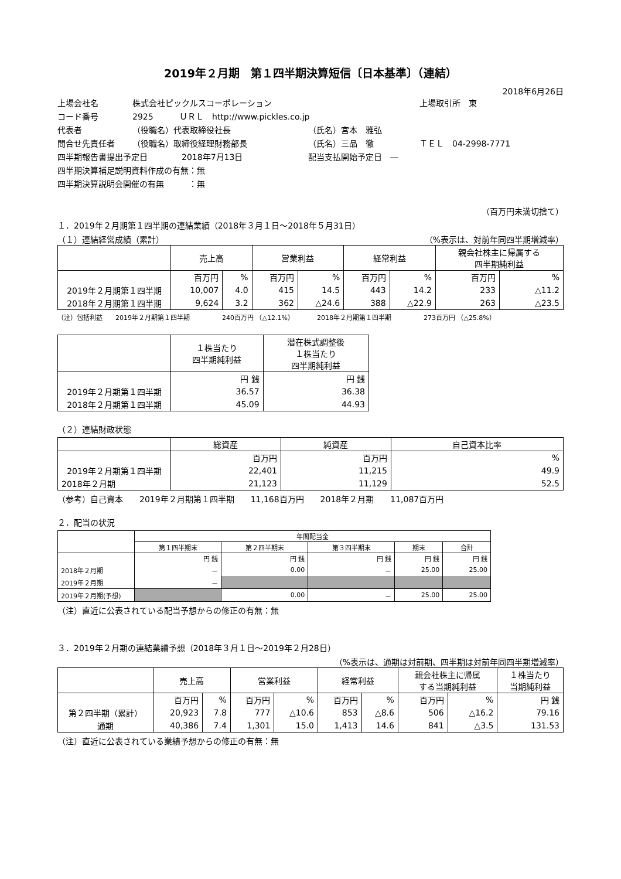2019年２月期　第１四半期決算短信〔日本基準〕（連結）
2018年6月26日
上場会社名 株式会社ピックルスコーポレーション 上場取引所　東
コード番号 2925 ＵＲＬ　http://www.pickles.co.jp
代表者 （役職名）代表取締役社長 （氏名）宮本　雅弘
問合せ先責任者 （役職名）取締役経理財務部長 （氏名）三品　徹 ＴＥＬ　04-2998-7771
四半期報告書提出予定日 2018年7月13日 配当支払開始予定日　―
四半期決算補足説明資料作成の有無：無
四半期決算説明会開催の有無　　　：無
（百万円未満切捨て）
１．2019年２月期第１四半期の連結業績（2018年３月１日～2018年５月31日）
（１）連結経営成績（累計） （%表示は、対前年同四半期増減率）
| | 売上高 | | 営業利益 | | 経常利益 | | 親会社株主に帰属する 四半期純利益 | |
| --- | --- | --- | --- | --- | --- | --- | --- | --- |
| | 百万円 | % | 百万円 | % | 百万円 | % | 百万円 | % |
| 2019年２月期第１四半期 | 10,007 | 4.0 | 415 | 14.5 | 443 | 14.2 | 233 | △11.2 |
| 2018年２月期第１四半期 | 9,624 | 3.2 | 362 | △24.6 | 388 | △22.9 | 263 | △23.5 |
（注）包括利益　　2019年２月期第１四半期　　　　　240百万円 （△12.1%）　　　　2018年２月期第１四半期　　　　　273百万円 （△25.8%）
| | １株当たり 四半期純利益 | 潜在株式調整後 １株当たり 四半期純利益 |
| --- | --- | --- |
| | 円 銭 | 円 銭 |
| 2019年２月期第１四半期 | 36.57 | 36.38 |
| 2018年２月期第１四半期 | 45.09 | 44.93 |
（２）連結財政状態
| | 総資産 | 純資産 | 自己資本比率 |
| --- | --- | --- | --- |
| | 百万円 | 百万円 | % |
| 2019年２月期第１四半期 | 22,401 | 11,215 | 49.9 |
| 2018年２月期 | 21,123 | 11,129 | 52.5 |
（参考）自己資本　　2019年２月期第１四半期　　11,168百万円　　2018年２月期　　11,087百万円
２．配当の状況
| | 年間配当金 | | | | |
| --- | --- | --- | --- | --- | --- |
| | 第１四半期末 | 第２四半期末 | 第３四半期末 | 期末 | 合計 |
| | 円 銭 | 円 銭 | 円 銭 | 円 銭 | 円 銭 |
| 2018年２月期 | － | 0.00 | － | 25.00 | 25.00 |
| 2019年２月期 | － | | | | |
| 2019年２月期(予想) | | 0.00 | － | 25.00 | 25.00 |
（注）直近に公表されている配当予想からの修正の有無：無
３．2019年２月期の連結業績予想（2018年３月１日～2019年２月28日）
（%表示は、通期は対前期、四半期は対前年同四半期増減率）
| | 売上高 | | 営業利益 | | 経常利益 | | 親会社株主に帰属 する当期純利益 | | １株当たり 当期純利益 |
| --- | --- | --- | --- | --- | --- | --- | --- | --- | --- |
| | 百万円 | % | 百万円 | % | 百万円 | % | 百万円 | % | 円 銭 |
| 第２四半期（累計） | 20,923 | 7.8 | 777 | △10.6 | 853 | △8.6 | 506 | △16.2 | 79.16 |
| 通期 | 40,386 | 7.4 | 1,301 | 15.0 | 1,413 | 14.6 | 841 | △3.5 | 131.53 |
（注）直近に公表されている業績予想からの修正の有無：無